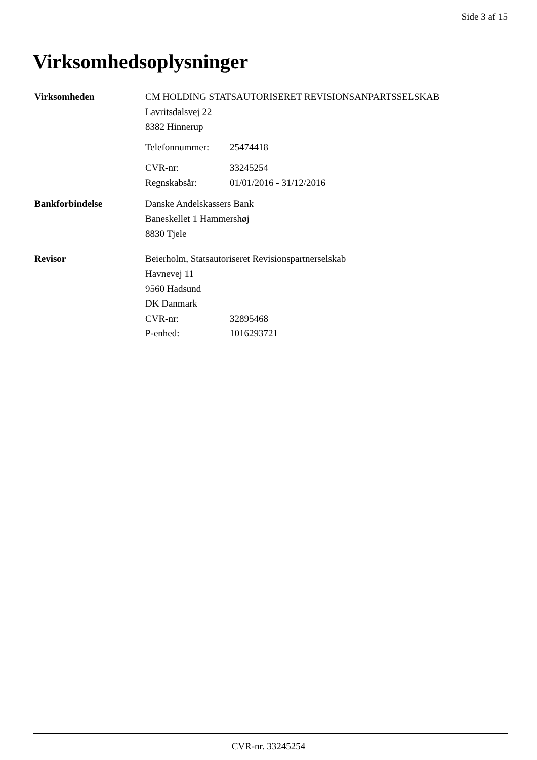Side 3 af 15
Virksomhedsoplysninger
Virksomheden CM HOLDING STATSAUTORISERET REVISIONSANPARTSSELSKAB
Lavritsdalsvej 22
8382 Hinnerup
Telefonnummer: 25474418
CVR-nr: 33245254
Regnskabsår: 01/01/2016 - 31/12/2016
Bankforbindelse Danske Andelskassers Bank
Baneskellet 1 Hammershøj
8830 Tjele
Revisor Beierholm, Statsautoriseret Revisionspartnerselskab
Havnevej 11
9560 Hadsund
DK Danmark
CVR-nr: 32895468
P-enhed: 1016293721
CVR-nr. 33245254